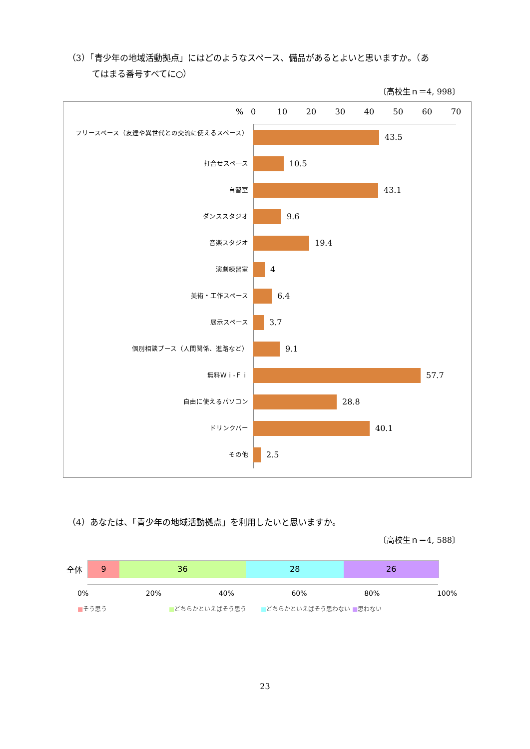（3）「青少年の地域活動拠点」にはどのようなスペース、備品があるとよいと思いますか。（あ
てはまる番号すべてに○）
〔高校生ｎ＝4, 998〕
% 0 10 20 30 40 50 60 70
フリースペース（友達や異世代との交流に使えるスペース）
43.5
打合せスペース
10.5
自習室
43.1
ダンススタジオ
9.6
音楽スタジオ
19.4
演劇練習室
4
美術・工作スペース
6.4
展示スペース
3.7
個別相談ブース（人間関係、進路など）
9.1
無料Ｗｉ-Ｆｉ
57.7
自由に使えるパソコン
28.8
ドリンクバー
40.1
その他
2.5
（4）あなたは、「青少年の地域活動拠点」を利用したいと思いますか。
〔高校生ｎ＝4, 588〕
全体
9 36 28 26
0% 20% 40% 60% 80% 100%
■そう思う ■どちらかといえばそう思う ■どちらかといえばそう思わない ■思わない
23